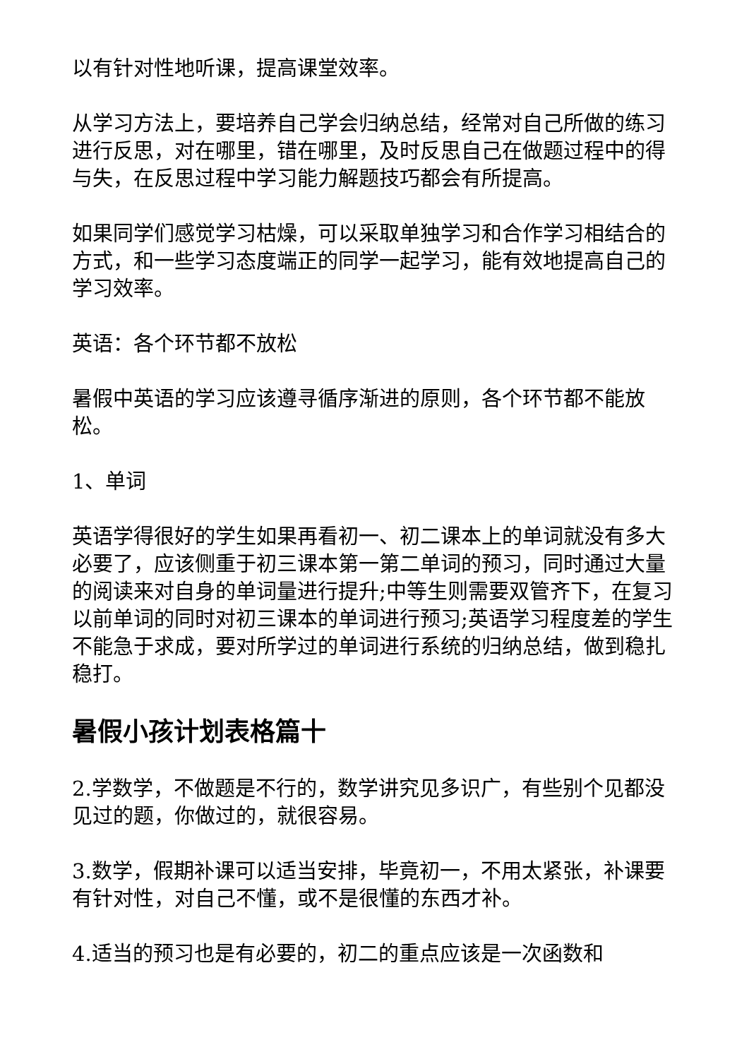以有针对性地听课，提高课堂效率。
从学习方法上，要培养自己学会归纳总结，经常对自己所做的练习进行反思，对在哪里，错在哪里，及时反思自己在做题过程中的得与失，在反思过程中学习能力解题技巧都会有所提高。
如果同学们感觉学习枯燥，可以采取单独学习和合作学习相结合的方式，和一些学习态度端正的同学一起学习，能有效地提高自己的学习效率。
英语：各个环节都不放松
暑假中英语的学习应该遵寻循序渐进的原则，各个环节都不能放松。
1、单词
英语学得很好的学生如果再看初一、初二课本上的单词就没有多大必要了，应该侧重于初三课本第一第二单词的预习，同时通过大量的阅读来对自身的单词量进行提升;中等生则需要双管齐下，在复习以前单词的同时对初三课本的单词进行预习;英语学习程度差的学生不能急于求成，要对所学过的单词进行系统的归纳总结，做到稳扎稳打。
暑假小孩计划表格篇十
2.学数学，不做题是不行的，数学讲究见多识广，有些别个见都没见过的题，你做过的，就很容易。
3.数学，假期补课可以适当安排，毕竟初一，不用太紧张，补课要有针对性，对自己不懂，或不是很懂的东西才补。
4.适当的预习也是有必要的，初二的重点应该是一次函数和